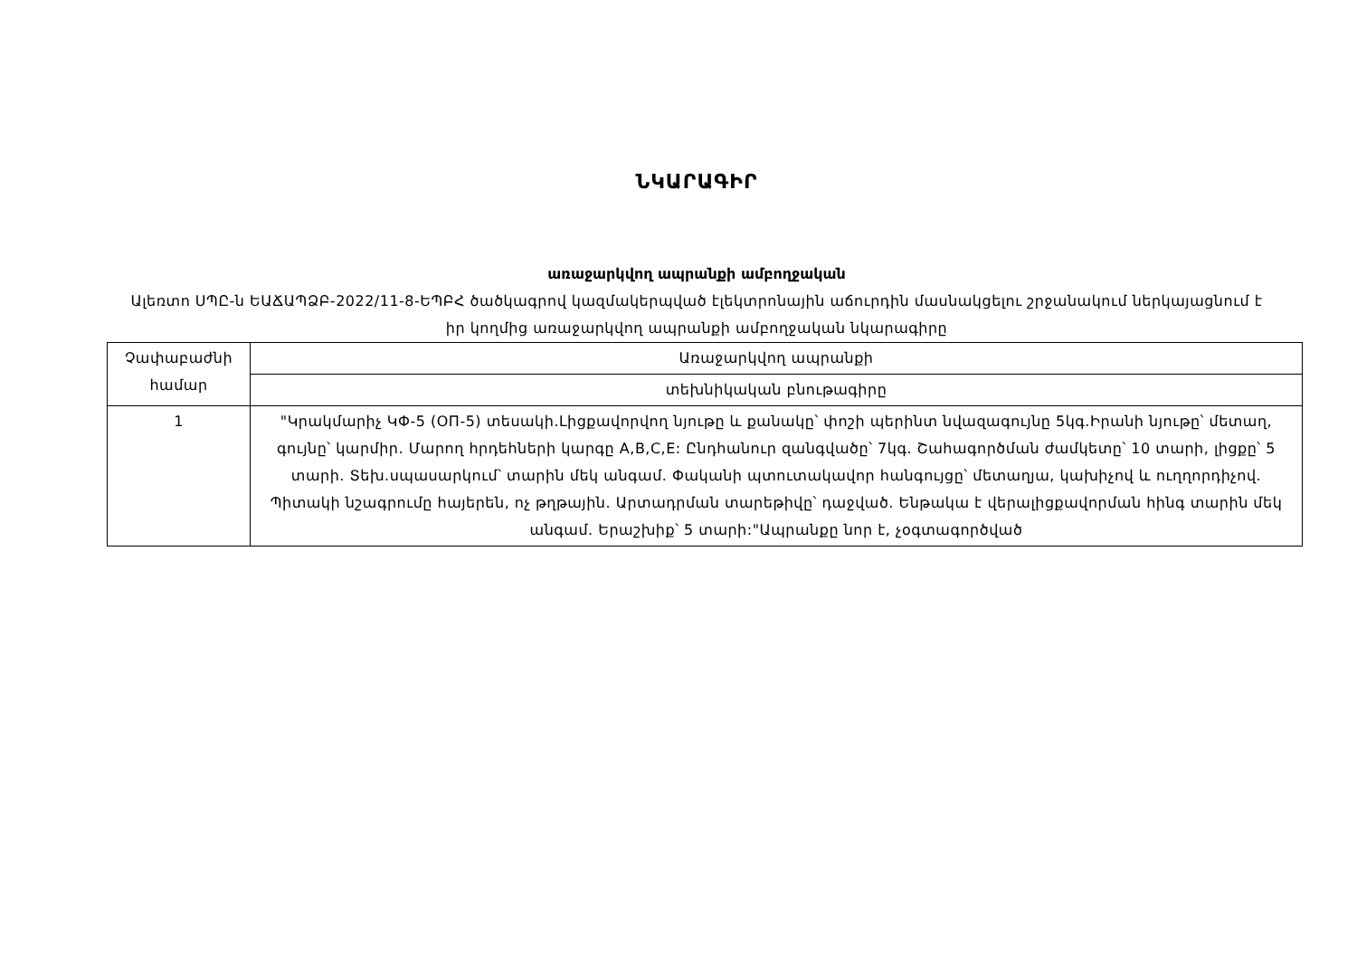ՆԿԱՐԱԳԻՐ
առաջարկվող ապրանքի ամբողջական
Ալեռտո ՍՊԸ-ն ԵԱՃԱՊՁԲ-2022/11-8-ԵՊԲՀ ծածկագրով կազմակերպված էլեկտրոնային աճուրդին մասնակցելու շրջանակում ներկայացնում է իր կողմից առաջարկվող ապրանքի ամբողջական նկարագիրը
| Չափաբաժնի համար | Առաջարկվող ապրանքի |
| | տեխնիկական բնութագիրը |
| 1 | "Կրակմարիչ ԿՓ-5 (ОП-5) տեսակի.Լիցքավորվող նյութը և քանակը՝ փոշի պերինտ նվազագույնը 5կգ.Իրանի նյութը՝ մետաղ, գույնը՝ կարմիր. Մարող հրդեհների կարգը A,B,C,E: Ընդհանուր զանգվածը՝ 7կգ. Շահագործման ժամկետը՝ 10 տարի, լիցքը՝ 5 տարի. Տեխ.սպասարկում՝ տարին մեկ անգամ. Փականի պտուտակավոր հանգույցը՝ մետաղյա, կախիչով և ուղղորդիչով. Պիտակի նշագրումը հայերեն, ոչ թղթային. Արտադրման տարեթիվը՝ դաջված. Ենթակա է վերալիցքավորման հինգ տարին մեկ անգամ. Երաշխիք՝ 5 տարի:"Ապրանքը նոր է, չօգտագործված |